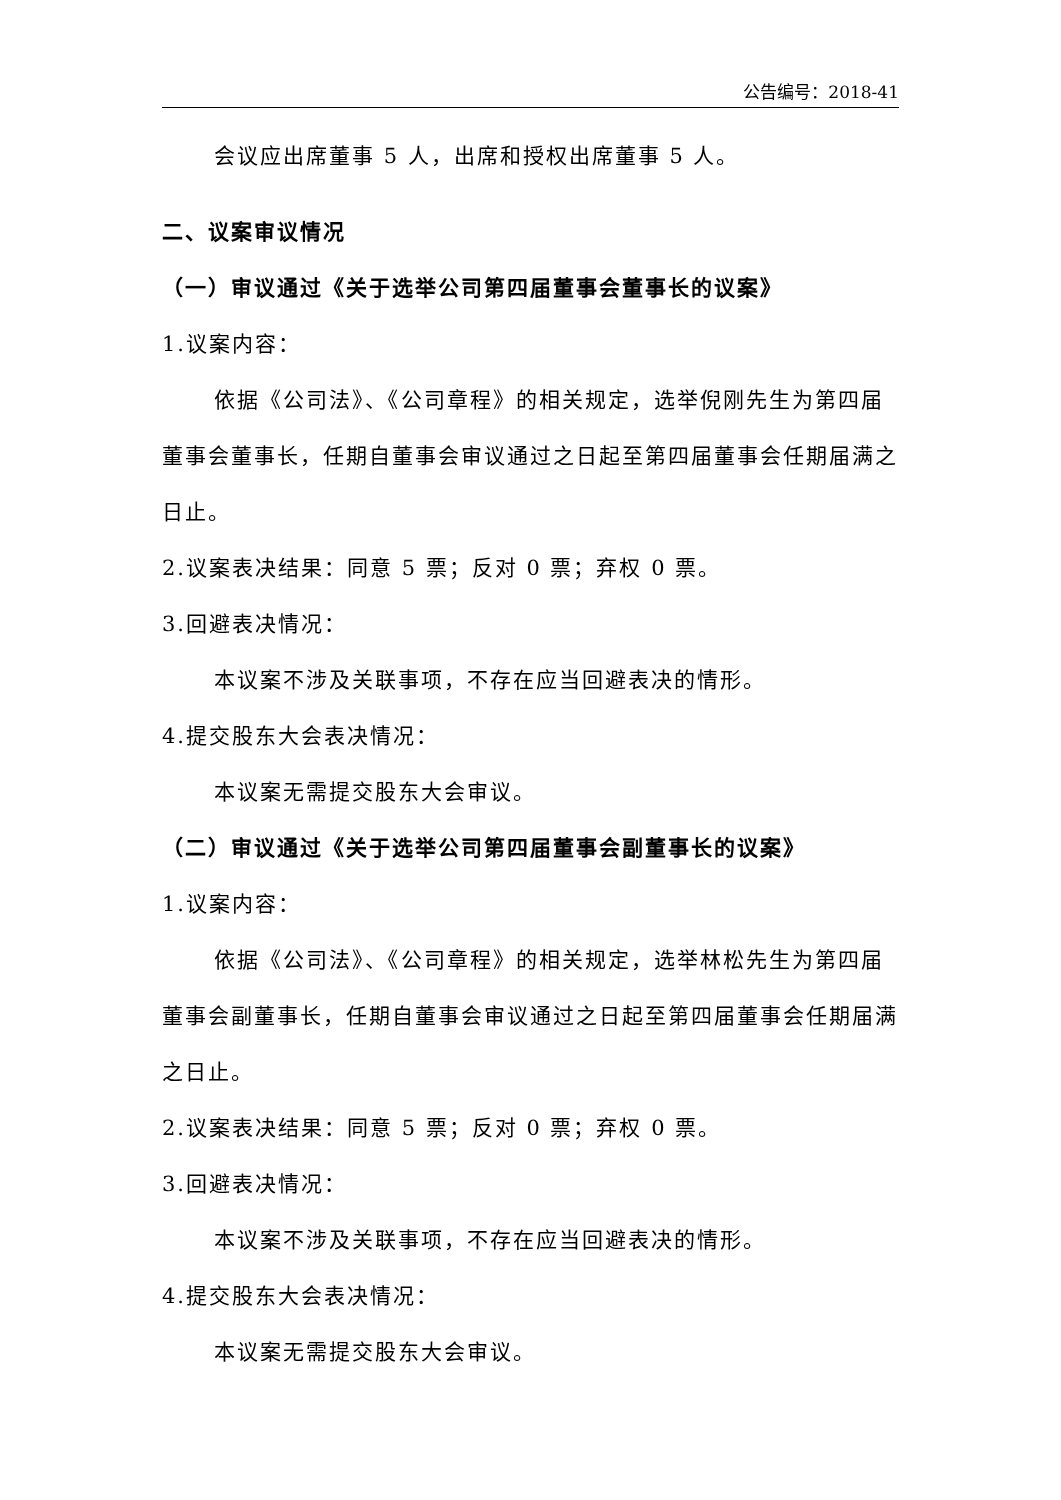公告编号：2018-41
会议应出席董事 5 人，出席和授权出席董事 5 人。
二、议案审议情况
（一）审议通过《关于选举公司第四届董事会董事长的议案》
1.议案内容：
依据《公司法》、《公司章程》的相关规定，选举倪刚先生为第四届董事会董事长，任期自董事会审议通过之日起至第四届董事会任期届满之日止。
2.议案表决结果：同意 5 票；反对 0 票；弃权 0 票。
3.回避表决情况：
本议案不涉及关联事项，不存在应当回避表决的情形。
4.提交股东大会表决情况：
本议案无需提交股东大会审议。
（二）审议通过《关于选举公司第四届董事会副董事长的议案》
1.议案内容：
依据《公司法》、《公司章程》的相关规定，选举林松先生为第四届董事会副董事长，任期自董事会审议通过之日起至第四届董事会任期届满之日止。
2.议案表决结果：同意 5 票；反对 0 票；弃权 0 票。
3.回避表决情况：
本议案不涉及关联事项，不存在应当回避表决的情形。
4.提交股东大会表决情况：
本议案无需提交股东大会审议。